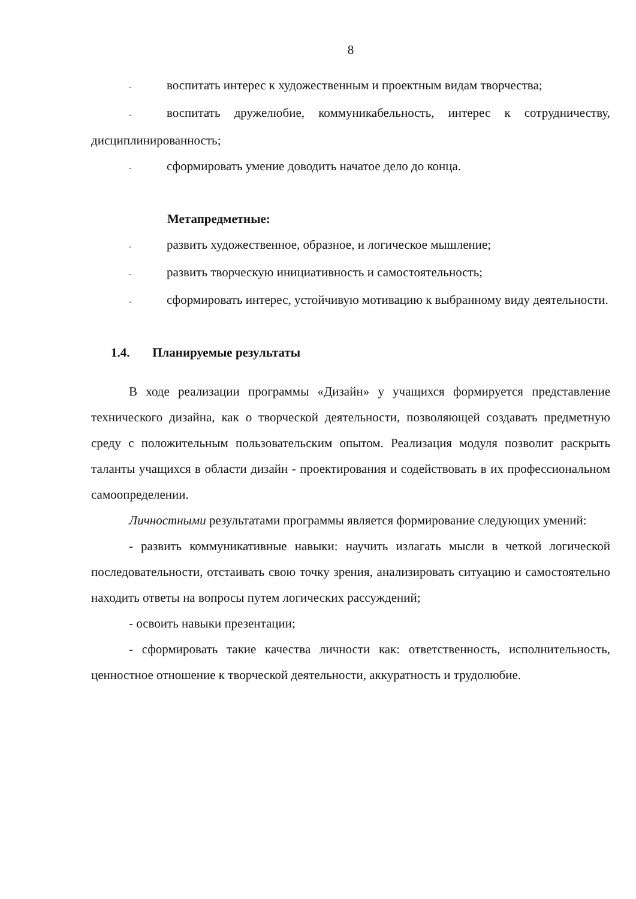8
- воспитать интерес к художественным и проектным видам творчества;
- воспитать дружелюбие, коммуникабельность, интерес к сотрудничеству, дисциплинированность;
- сформировать умение доводить начатое дело до конца.
Метапредметные:
- развить художественное, образное, и логическое мышление;
- развить творческую инициативность и самостоятельность;
- сформировать интерес, устойчивую мотивацию к выбранному виду деятельности.
1.4. Планируемые результаты
В ходе реализации программы «Дизайн» у учащихся формируется представление технического дизайна, как о творческой деятельности, позволяющей создавать предметную среду с положительным пользовательским опытом. Реализация модуля позволит раскрыть таланты учащихся в области дизайн - проектирования и содействовать в их профессиональном самоопределении.
Личностными результатами программы является формирование следующих умений:
- развить коммуникативные навыки: научить излагать мысли в четкой логической последовательности, отстаивать свою точку зрения, анализировать ситуацию и самостоятельно находить ответы на вопросы путем логических рассуждений;
- освоить навыки презентации;
- сформировать такие качества личности как: ответственность, исполнительность, ценностное отношение к творческой деятельности, аккуратность и трудолюбие.